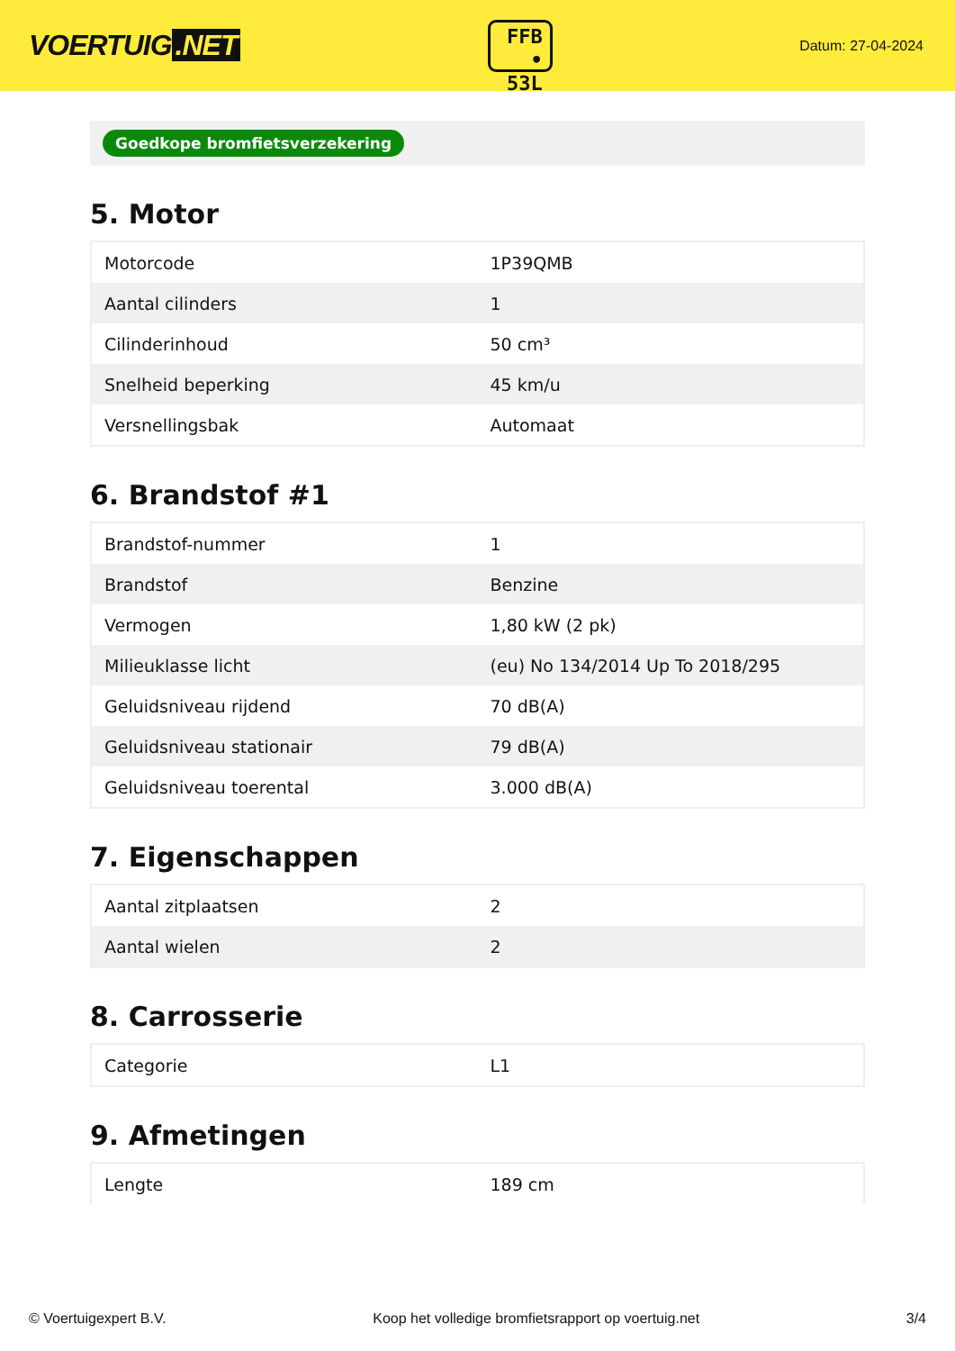VOERTUIG.NET
FFB
• 53L
Datum: 27-04-2024
Goedkope bromfietsverzekering
5. Motor
| Motorcode | 1P39QMB |
| Aantal cilinders | 1 |
| Cilinderinhoud | 50 cm³ |
| Snelheid beperking | 45 km/u |
| Versnellingsbak | Automaat |
6. Brandstof #1
| Brandstof-nummer | 1 |
| Brandstof | Benzine |
| Vermogen | 1,80 kW (2 pk) |
| Milieuklasse licht | (eu) No 134/2014 Up To 2018/295 |
| Geluidsniveau rijdend | 70 dB(A) |
| Geluidsniveau stationair | 79 dB(A) |
| Geluidsniveau toerental | 3.000 dB(A) |
7. Eigenschappen
| Aantal zitplaatsen | 2 |
| Aantal wielen | 2 |
8. Carrosserie
| Categorie | L1 |
9. Afmetingen
| Lengte | 189 cm |
© Voertuigexpert B.V. Koop het volledige bromfietsrapport op voertuig.net 3/4